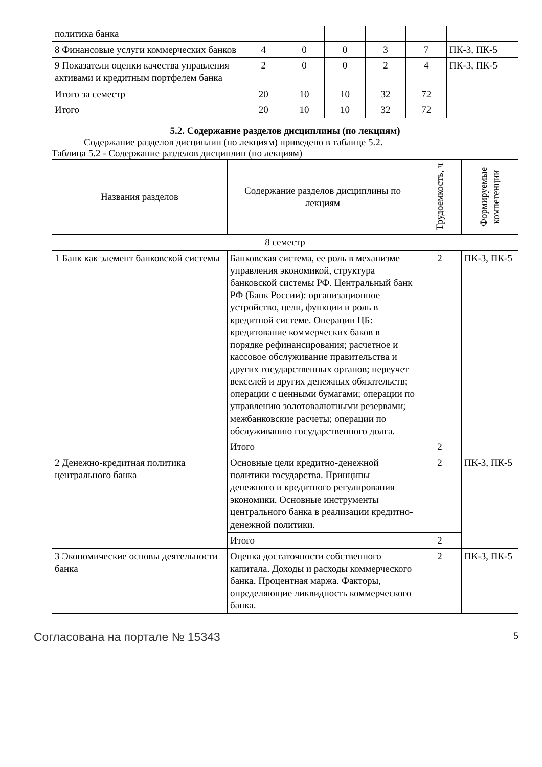| политика банка | | | | | | |
| 8 Финансовые услуги коммерческих банков | 4 | 0 | 0 | 3 | 7 | ПК-3, ПК-5 |
| 9 Показатели оценки качества управления активами и кредитным портфелем банка | 2 | 0 | 0 | 2 | 4 | ПК-3, ПК-5 |
| Итого за семестр | 20 | 10 | 10 | 32 | 72 | |
| Итого | 20 | 10 | 10 | 32 | 72 | |
5.2. Содержание разделов дисциплины (по лекциям)
Содержание разделов дисциплин (по лекциям) приведено в таблице 5.2.
Таблица 5.2 - Содержание разделов дисциплин (по лекциям)
| Названия разделов | Содержание разделов дисциплины по лекциям | Трудоемкость, ч | Формируемые компетенции |
| --- | --- | --- | --- |
| 8 семестр | | | |
| 1 Банк как элемент банковской системы | Банковская система, ее роль в механизме управления экономикой, структура банковской системы РФ. Центральный банк РФ (Банк России): организационное устройство, цели, функции и роль в кредитной системе. Операции ЦБ: кредитование коммерческих баков в порядке рефинансирования; расчетное и кассовое обслуживание правительства и других государственных органов; переучет векселей и других денежных обязательств; операции с ценными бумагами; операции по управлению золотовалютными резервами; межбанковские расчеты; операции по обслуживанию государственного долга. | 2 | ПК-3, ПК-5 |
| | Итого | 2 | |
| 2 Денежно-кредитная политика центрального банка | Основные цели кредитно-денежной политики государства. Принципы денежного и кредитного регулирования экономики. Основные инструменты центрального банка в реализации кредитно-денежной политики. | 2 | ПК-3, ПК-5 |
| | Итого | 2 | |
| 3 Экономические основы деятельности банка | Оценка достаточности собственного капитала. Доходы и расходы коммерческого банка. Процентная маржа. Факторы, определяющие ликвидность коммерческого банка. | 2 | ПК-3, ПК-5 |
Согласована на портале № 15343 5